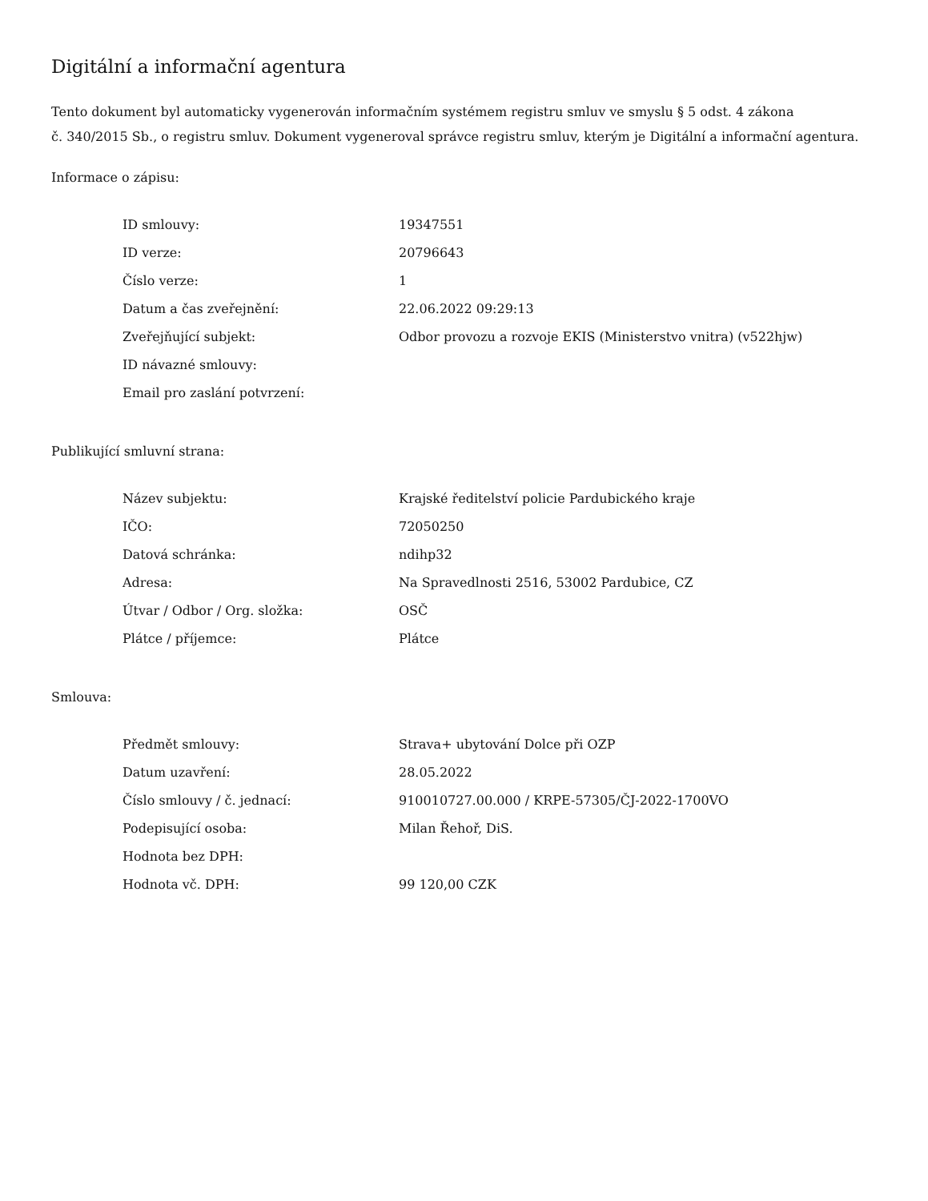Digitální a informační agentura
Tento dokument byl automaticky vygenerován informačním systémem registru smluv ve smyslu § 5 odst. 4 zákona
č. 340/2015 Sb., o registru smluv. Dokument vygeneroval správce registru smluv, kterým je Digitální a informační agentura.
Informace o zápisu:
| ID smlouvy: | 19347551 |
| ID verze: | 20796643 |
| Číslo verze: | 1 |
| Datum a čas zveřejnění: | 22.06.2022 09:29:13 |
| Zveřejňující subjekt: | Odbor provozu a rozvoje EKIS (Ministerstvo vnitra) (v522hjw) |
| ID návazné smlouvy: | |
| Email pro zaslání potvrzení: | |
Publikující smluvní strana:
| Název subjektu: | Krajské ředitelství policie Pardubického kraje |
| IČO: | 72050250 |
| Datová schránka: | ndihp32 |
| Adresa: | Na Spravedlnosti 2516, 53002 Pardubice, CZ |
| Útvar / Odbor / Org. složka: | OSČ |
| Plátce / příjemce: | Plátce |
Smlouva:
| Předmět smlouvy: | Strava+ ubytování Dolce při OZP |
| Datum uzavření: | 28.05.2022 |
| Číslo smlouvy / č. jednací: | 910010727.00.000 / KRPE-57305/ČJ-2022-1700VO |
| Podepisující osoba: | Milan Řehoř, DiS. |
| Hodnota bez DPH: | |
| Hodnota vč. DPH: | 99 120,00 CZK |